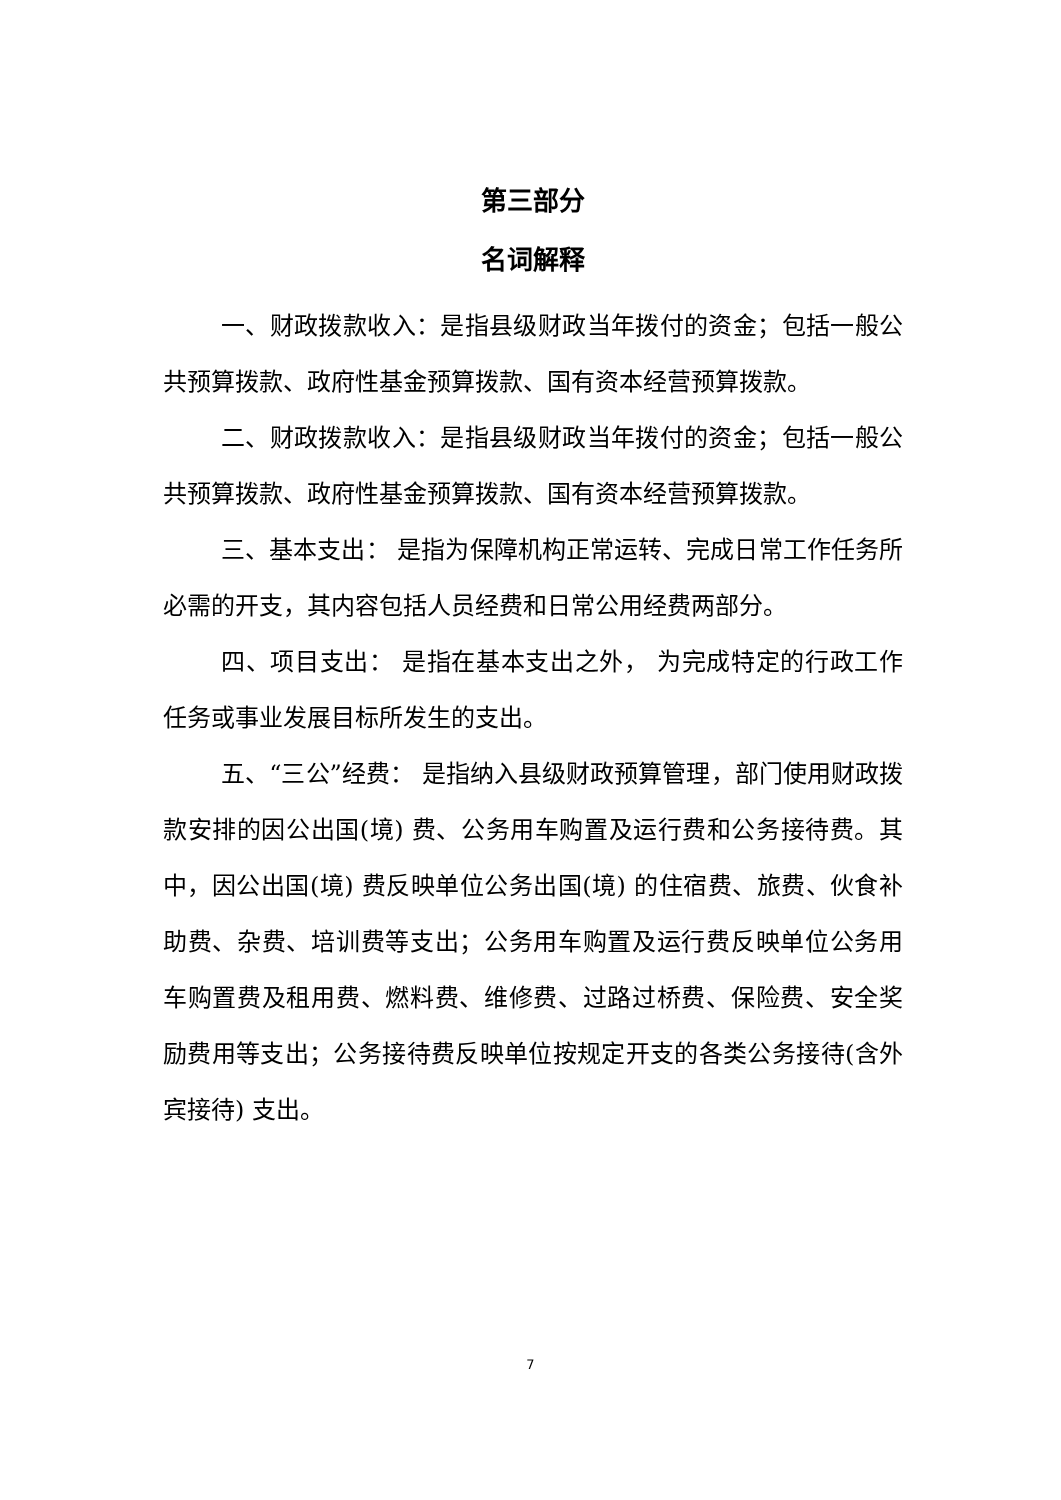第三部分
名词解释
一、财政拨款收入：是指县级财政当年拨付的资金；包括一般公共预算拨款、政府性基金预算拨款、国有资本经营预算拨款。
二、财政拨款收入：是指县级财政当年拨付的资金；包括一般公共预算拨款、政府性基金预算拨款、国有资本经营预算拨款。
三、基本支出： 是指为保障机构正常运转、完成日常工作任务所必需的开支，其内容包括人员经费和日常公用经费两部分。
四、项目支出： 是指在基本支出之外， 为完成特定的行政工作任务或事业发展目标所发生的支出。
五、“三公”经费： 是指纳入县级财政预算管理，部门使用财政拨款安排的因公出国(境) 费、公务用车购置及运行费和公务接待费。其中，因公出国(境) 费反映单位公务出国(境) 的住宿费、旅费、伙食补助费、杂费、培训费等支出；公务用车购置及运行费反映单位公务用车购置费及租用费、燃料费、维修费、过路过桥费、保险费、安全奖励费用等支出；公务接待费反映单位按规定开支的各类公务接待(含外宾接待) 支出。
7